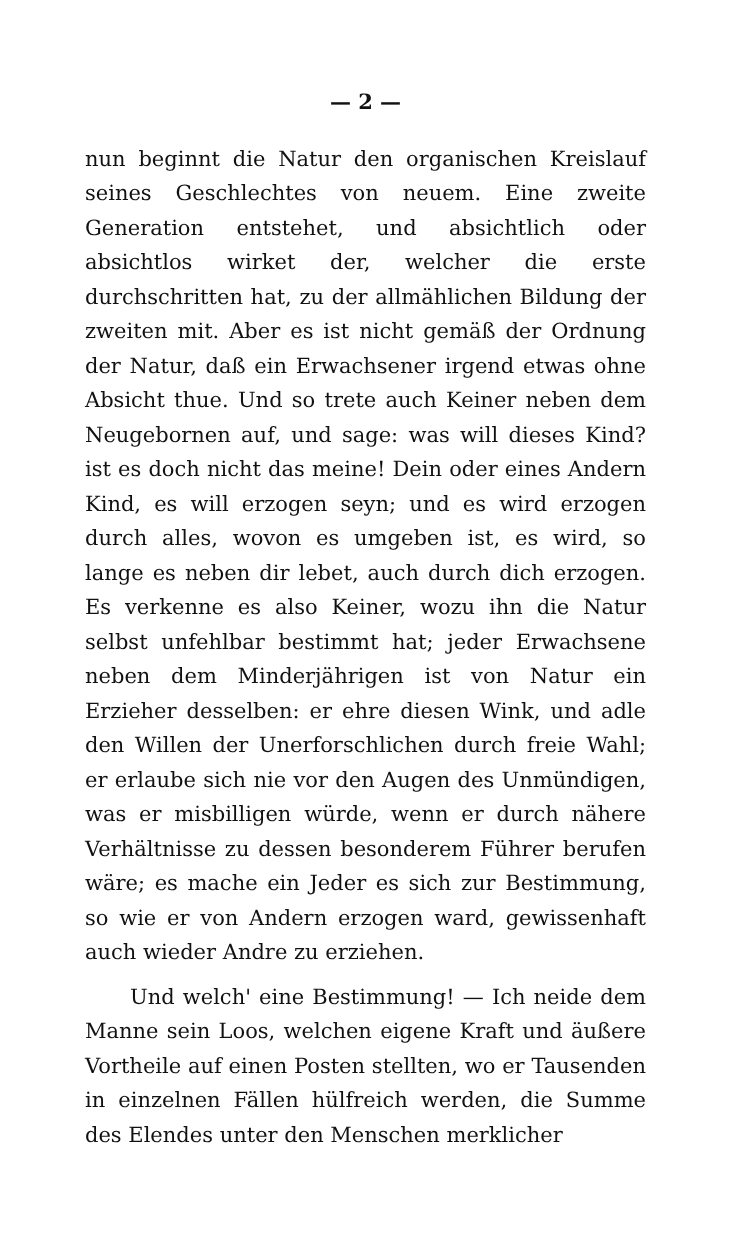— 2 —
nun beginnt die Natur den organischen Kreislauf seines Geschlechtes von neuem. Eine zweite Generation entstehet, und absichtlich oder absichtlos wirket der, welcher die erste durchschritten hat, zu der allmählichen Bildung der zweiten mit. Aber es ist nicht gemäß der Ordnung der Natur, daß ein Erwachsener irgend etwas ohne Absicht thue. Und so trete auch Keiner neben dem Neugebornen auf, und sage: was will dieses Kind? ist es doch nicht das meine! Dein oder eines Andern Kind, es will erzogen seyn; und es wird erzogen durch alles, wovon es umgeben ist, es wird, so lange es neben dir lebet, auch durch dich erzogen. Es verkenne es also Keiner, wozu ihn die Natur selbst unfehlbar bestimmt hat; jeder Erwachsene neben dem Minderjährigen ist von Natur ein Erzieher desselben: er ehre diesen Wink, und adle den Willen der Unerforschlichen durch freie Wahl; er erlaube sich nie vor den Augen des Unmündigen, was er misbilligen würde, wenn er durch nähere Verhältnisse zu dessen besonderem Führer berufen wäre; es mache ein Jeder es sich zur Bestimmung, so wie er von Andern erzogen ward, gewissenhaft auch wieder Andre zu erziehen.
Und welch' eine Bestimmung! — Ich neide dem Manne sein Loos, welchen eigene Kraft und äußere Vortheile auf einen Posten stellten, wo er Tausenden in einzelnen Fällen hülfreich werden, die Summe des Elendes unter den Menschen merklicher